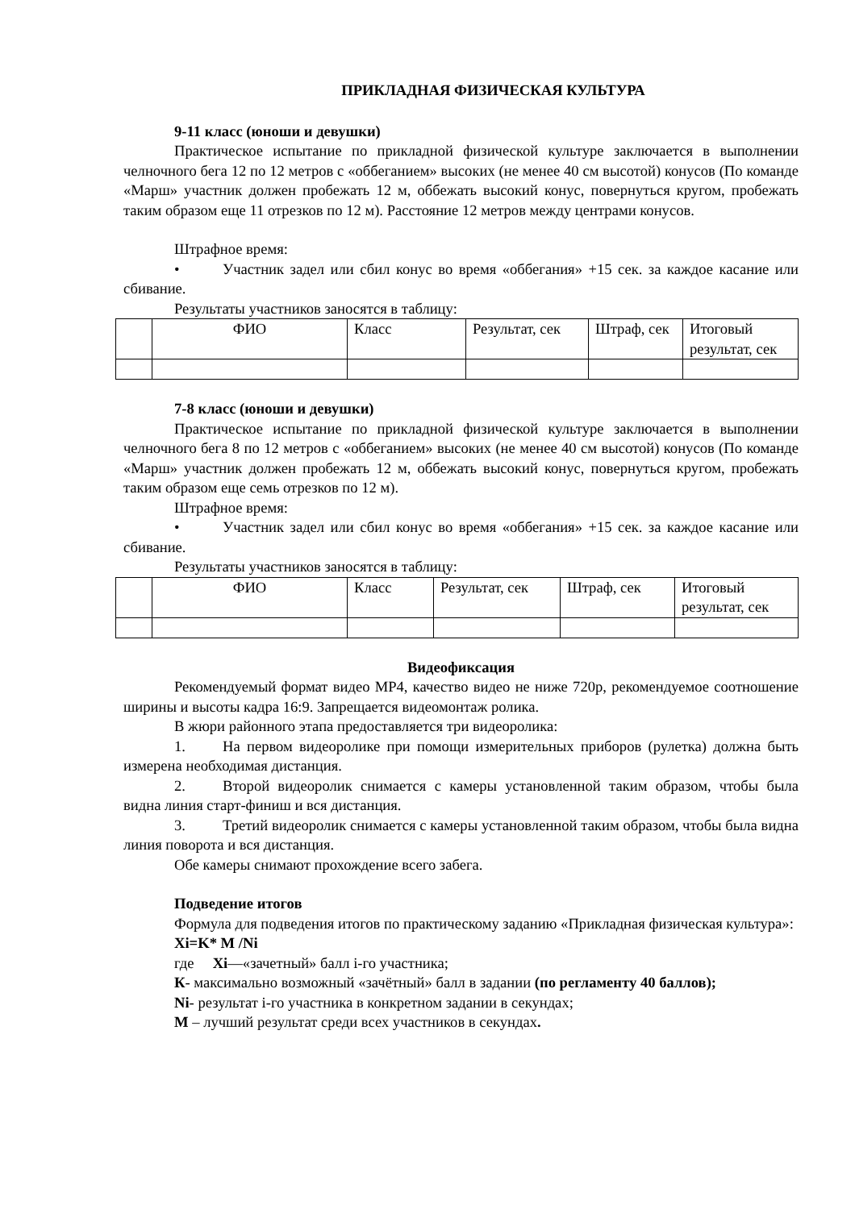ПРИКЛАДНАЯ ФИЗИЧЕСКАЯ КУЛЬТУРА
9-11 класс (юноши и девушки)
Практическое испытание по прикладной физической культуре заключается в выполнении челночного бега 12 по 12 метров с «оббеганием» высоких (не менее 40 см высотой) конусов (По команде «Марш» участник должен пробежать 12 м, оббежать высокий конус, повернуться кругом, пробежать таким образом еще 11 отрезков по 12 м). Расстояние 12 метров между центрами конусов.
Штрафное время:
• Участник задел или сбил конус во время «оббегания» +15 сек. за каждое касание или сбивание.
Результаты участников заносятся в таблицу:
| | ФИО | Класс | Результат, сек | Штраф, сек | Итоговый результат, сек |
7-8 класс (юноши и девушки)
Практическое испытание по прикладной физической культуре заключается в выполнении челночного бега 8 по 12 метров с «оббеганием» высоких (не менее 40 см высотой) конусов (По команде «Марш» участник должен пробежать 12 м, оббежать высокий конус, повернуться кругом, пробежать таким образом еще семь отрезков по 12 м).
Штрафное время:
• Участник задел или сбил конус во время «оббегания» +15 сек. за каждое касание или сбивание.
Результаты участников заносятся в таблицу:
| | ФИО | Класс | Результат, сек | Штраф, сек | Итоговый результат, сек |
Видеофиксация
Рекомендуемый формат видео MP4, качество видео не ниже 720р, рекомендуемое соотношение ширины и высоты кадра 16:9. Запрещается видеомонтаж ролика.
В жюри районного этапа предоставляется три видеоролика:
1. На первом видеоролике при помощи измерительных приборов (рулетка) должна быть измерена необходимая дистанция.
2. Второй видеоролик снимается с камеры установленной таким образом, чтобы была видна линия старт-финиш и вся дистанция.
3. Третий видеоролик снимается с камеры установленной таким образом, чтобы была видна линия поворота и вся дистанция.
Обе камеры снимают прохождение всего забега.
Подведение итогов
Формула для подведения итогов по практическому заданию «Прикладная физическая культура»:
Xi=K* M /Ni
где Xi—«зачетный» балл i-го участника;
К- максимально возможный «зачётный» балл в задании (по регламенту 40 баллов);
Ni- результат i-го участника в конкретном задании в секундах;
М – лучший результат среди всех участников в секундах.